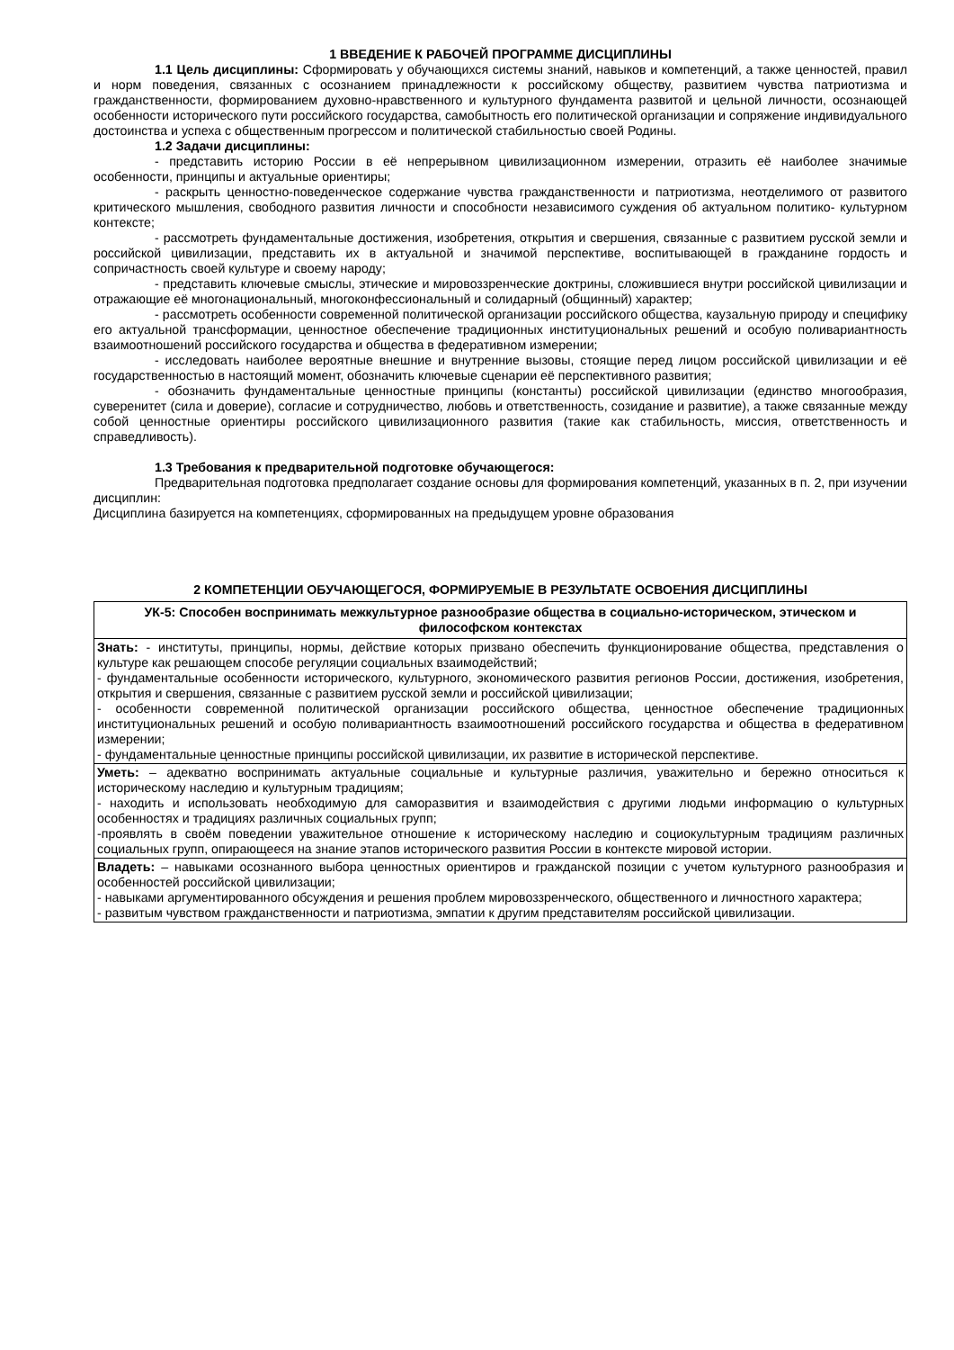1 ВВЕДЕНИЕ К РАБОЧЕЙ ПРОГРАММЕ ДИСЦИПЛИНЫ
1.1 Цель дисциплины: Сформировать у обучающихся системы знаний, навыков и компетенций, а также ценностей, правил и норм поведения, связанных с осознанием принадлежности к российскому обществу, развитием чувства патриотизма и гражданственности, формированием духовно-нравственного и культурного фундамента развитой и цельной личности, осознающей особенности исторического пути российского государства, самобытность его политической организации и сопряжение индивидуального достоинства и успеха с общественным прогрессом и политической стабильностью своей Родины.
1.2 Задачи дисциплины:
- представить историю России в её непрерывном цивилизационном измерении, отразить её наиболее значимые особенности, принципы и актуальные ориентиры;
- раскрыть ценностно-поведенческое содержание чувства гражданственности и патриотизма, неотделимого от развитого критического мышления, свободного развития личности и способности независимого суждения об актуальном политико- культурном контексте;
- рассмотреть фундаментальные достижения, изобретения, открытия и свершения, связанные с развитием русской земли и российской цивилизации, представить их в актуальной и значимой перспективе, воспитывающей в гражданине гордость и сопричастность своей культуре и своему народу;
- представить ключевые смыслы, этические и мировоззренческие доктрины, сложившиеся внутри российской цивилизации и отражающие её многонациональный, многоконфессиональный и солидарный (общинный) характер;
- рассмотреть особенности современной политической организации российского общества, каузальную природу и специфику его актуальной трансформации, ценностное обеспечение традиционных институциональных решений и особую поливариантность взаимоотношений российского государства и общества в федеративном измерении;
- исследовать наиболее вероятные внешние и внутренние вызовы, стоящие перед лицом российской цивилизации и её государственностью в настоящий момент, обозначить ключевые сценарии её перспективного развития;
- обозначить фундаментальные ценностные принципы (константы) российской цивилизации (единство многообразия, суверенитет (сила и доверие), согласие и сотрудничество, любовь и ответственность, созидание и развитие), а также связанные между собой ценностные ориентиры российского цивилизационного развития (такие как стабильность, миссия, ответственность и справедливость).
1.3 Требования к предварительной подготовке обучающегося:
Предварительная подготовка предполагает создание основы для формирования компетенций, указанных в п. 2, при изучении дисциплин:
Дисциплина базируется на компетенциях, сформированных на предыдущем уровне образования
2 КОМПЕТЕНЦИИ ОБУЧАЮЩЕГОСЯ, ФОРМИРУЕМЫЕ В РЕЗУЛЬТАТЕ ОСВОЕНИЯ ДИСЦИПЛИНЫ
| УК-5: Способен воспринимать межкультурное разнообразие общества в социально-историческом, этическом и философском контекстах |
| Знать: - институты, принципы, нормы, действие которых призвано обеспечить функционирование общества, представления о культуре как решающем способе регуляции социальных взаимодействий; - фундаментальные особенности исторического, культурного, экономического развития регионов России, достижения, изобретения, открытия и свершения, связанные с развитием русской земли и российской цивилизации; - особенности современной политической организации российского общества, ценностное обеспечение традиционных институциональных решений и особую поливариантность взаимоотношений российского государства и общества в федеративном измерении; - фундаментальные ценностные принципы российской цивилизации, их развитие в исторической перспективе. |
| Уметь: – адекватно воспринимать актуальные социальные и культурные различия, уважительно и бережно относиться к историческому наследию и культурным традициям; - находить и использовать необходимую для саморазвития и взаимодействия с другими людьми информацию о культурных особенностях и традициях различных социальных групп; -проявлять в своём поведении уважительное отношение к историческому наследию и социокультурным традициям различных социальных групп, опирающееся на знание этапов исторического развития России в контексте мировой истории. |
| Владеть: – навыками осознанного выбора ценностных ориентиров и гражданской позиции с учетом культурного разнообразия и особенностей российской цивилизации; - навыками аргументированного обсуждения и решения проблем мировоззренческого, общественного и личностного характера; - развитым чувством гражданственности и патриотизма, эмпатии к другим представителям российской цивилизации. |